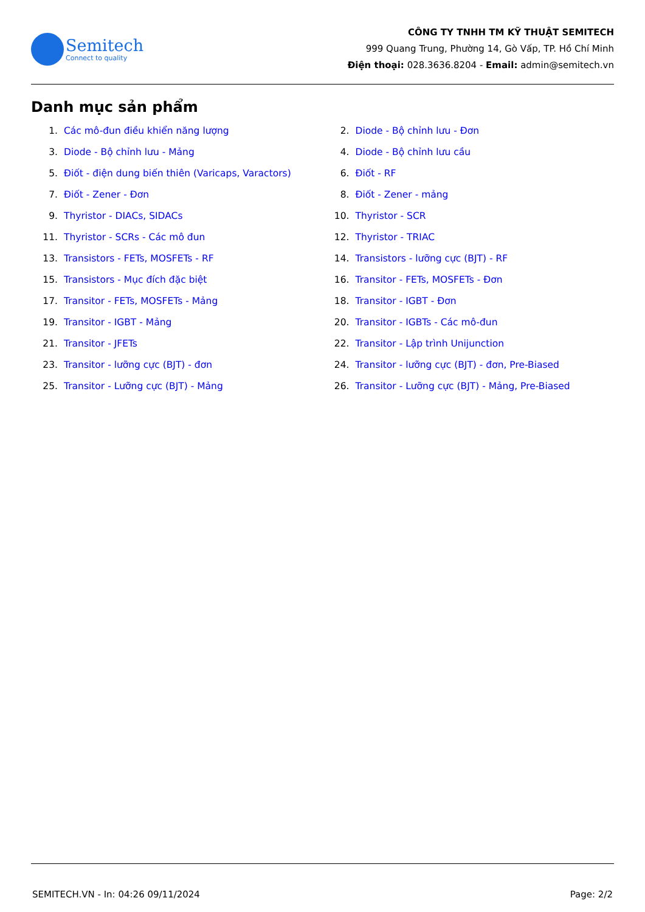Semitech
Connect to quality
CÔNG TY TNHH TM KỸ THUẬT SEMITECH
999 Quang Trung, Phường 14, Gò Vấp, TP. Hồ Chí Minh
Điện thoại: 028.3636.8204 - Email: admin@semitech.vn
Danh mục sản phẩm
1. Các mô-đun điều khiển năng lượng
2. Diode - Bộ chỉnh lưu - Đơn
3. Diode - Bộ chỉnh lưu - Mảng
4. Diode - Bộ chỉnh lưu cầu
5. Điốt - điện dung biến thiên (Varicaps, Varactors)
6. Điốt - RF
7. Điốt - Zener - Đơn
8. Điốt - Zener - mảng
9. Thyristor - DIACs, SIDACs
10. Thyristor - SCR
11. Thyristor - SCRs - Các mô đun
12. Thyristor - TRIAC
13. Transistors - FETs, MOSFETs - RF
14. Transistors - lưỡng cực (BJT) - RF
15. Transistors - Mục đích đặc biệt
16. Transitor - FETs, MOSFETs - Đơn
17. Transitor - FETs, MOSFETs - Mảng
18. Transitor - IGBT - Đơn
19. Transitor - IGBT - Mảng
20. Transitor - IGBTs - Các mô-đun
21. Transitor - JFETs
22. Transitor - Lập trình Unijunction
23. Transitor - lưỡng cực (BJT) - đơn
24. Transitor - lưỡng cực (BJT) - đơn, Pre-Biased
25. Transitor - Lưỡng cực (BJT) - Mảng
26. Transitor - Lưỡng cực (BJT) - Mảng, Pre-Biased
SEMITECH.VN - In: 04:26 09/11/2024 Page: 2/2